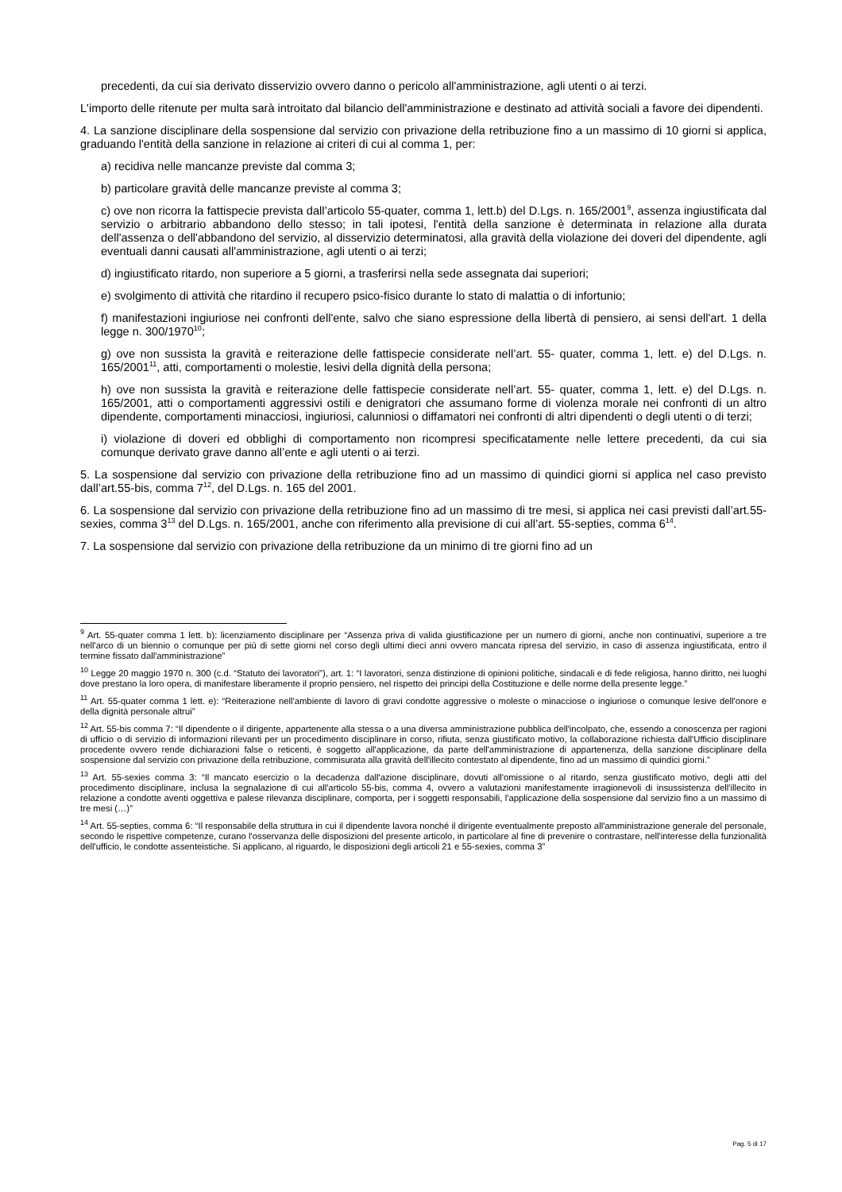precedenti, da cui sia derivato disservizio ovvero danno o pericolo all'amministrazione, agli utenti o ai terzi.
L'importo delle ritenute per multa sarà introitato dal bilancio dell'amministrazione e destinato ad attività sociali a favore dei dipendenti.
4. La sanzione disciplinare della sospensione dal servizio con privazione della retribuzione fino a un massimo di 10 giorni si applica, graduando l'entità della sanzione in relazione ai criteri di cui al comma 1, per:
a) recidiva nelle mancanze previste dal comma 3;
b) particolare gravità delle mancanze previste al comma 3;
c) ove non ricorra la fattispecie prevista dall’articolo 55-quater, comma 1, lett.b) del D.Lgs. n. 165/2001<sup>9</sup>, assenza ingiustificata dal servizio o arbitrario abbandono dello stesso; in tali ipotesi, l'entità della sanzione è determinata in relazione alla durata dell'assenza o dell'abbandono del servizio, al disservizio determinatosi, alla gravità della violazione dei doveri del dipendente, agli eventuali danni causati all'amministrazione, agli utenti o ai terzi;
d) ingiustificato ritardo, non superiore a 5 giorni, a trasferirsi nella sede assegnata dai superiori;
e) svolgimento di attività che ritardino il recupero psico-fisico durante lo stato di malattia o di infortunio;
f) manifestazioni ingiuriose nei confronti dell'ente, salvo che siano espressione della libertà di pensiero, ai sensi dell'art. 1 della legge n. 300/1970<sup>10</sup>;
g) ove non sussista la gravità e reiterazione delle fattispecie considerate nell’art. 55- quater, comma 1, lett. e) del D.Lgs. n. 165/2001<sup>11</sup>, atti, comportamenti o molestie, lesivi della dignità della persona;
h) ove non sussista la gravità e reiterazione delle fattispecie considerate nell’art. 55- quater, comma 1, lett. e) del D.Lgs. n. 165/2001, atti o comportamenti aggressivi ostili e denigratori che assumano forme di violenza morale nei confronti di un altro dipendente, comportamenti minacciosi, ingiuriosi, calunniosi o diffamatori nei confronti di altri dipendenti o degli utenti o di terzi;
i) violazione di doveri ed obblighi di comportamento non ricompresi specificatamente nelle lettere precedenti, da cui sia comunque derivato grave danno all’ente e agli utenti o ai terzi.
5. La sospensione dal servizio con privazione della retribuzione fino ad un massimo di quindici giorni si applica nel caso previsto dall’art.55-bis, comma 7<sup>12</sup>, del D.Lgs. n. 165 del 2001.
6. La sospensione dal servizio con privazione della retribuzione fino ad un massimo di tre mesi, si applica nei casi previsti dall’art.55-sexies, comma 3<sup>13</sup> del D.Lgs. n. 165/2001, anche con riferimento alla previsione di cui all’art. 55-septies, comma 6<sup>14</sup>.
7. La sospensione dal servizio con privazione della retribuzione da un minimo di tre giorni fino ad un
<sup>9</sup> Art. 55-quater comma 1 lett. b): licenziamento disciplinare per “Assenza priva di valida giustificazione per un numero di giorni, anche non continuativi, superiore a tre nell'arco di un biennio o comunque per più di sette giorni nel corso degli ultimi dieci anni ovvero mancata ripresa del servizio, in caso di assenza ingiustificata, entro il termine fissato dall'amministrazione”
<sup>10</sup> Legge 20 maggio 1970 n. 300 (c.d. “Statuto dei lavoratori”), art. 1: “I lavoratori, senza distinzione di opinioni politiche, sindacali e di fede religiosa, hanno diritto, nei luoghi dove prestano la loro opera, di manifestare liberamente il proprio pensiero, nel rispetto dei principi della Costituzione e delle norme della presente legge.”
<sup>11</sup> Art. 55-quater comma 1 lett. e): “Reiterazione nell'ambiente di lavoro di gravi condotte aggressive o moleste o minacciose o ingiuriose o comunque lesive dell'onore e della dignità personale altrui”
<sup>12</sup> Art. 55-bis comma 7: “Il dipendente o il dirigente, appartenente alla stessa o a una diversa amministrazione pubblica dell'incolpato, che, essendo a conoscenza per ragioni di ufficio o di servizio di informazioni rilevanti per un procedimento disciplinare in corso, rifiuta, senza giustificato motivo, la collaborazione richiesta dall'Ufficio disciplinare procedente ovvero rende dichiarazioni false o reticenti, è soggetto all'applicazione, da parte dell'amministrazione di appartenenza, della sanzione disciplinare della sospensione dal servizio con privazione della retribuzione, commisurata alla gravità dell'illecito contestato al dipendente, fino ad un massimo di quindici giorni.”
<sup>13</sup> Art. 55-sexies comma 3: “Il mancato esercizio o la decadenza dall'azione disciplinare, dovuti all'omissione o al ritardo, senza giustificato motivo, degli atti del procedimento disciplinare, inclusa la segnalazione di cui all'articolo 55-bis, comma 4, ovvero a valutazioni manifestamente irragionevoli di insussistenza dell'illecito in relazione a condotte aventi oggettiva e palese rilevanza disciplinare, comporta, per i soggetti responsabili, l'applicazione della sospensione dal servizio fino a un massimo di tre mesi (…)”
<sup>14</sup> Art. 55-septies, comma 6: “Il responsabile della struttura in cui il dipendente lavora nonché il dirigente eventualmente preposto all'amministrazione generale del personale, secondo le rispettive competenze, curano l'osservanza delle disposizioni del presente articolo, in particolare al fine di prevenire o contrastare, nell'interesse della funzionalità dell'ufficio, le condotte assenteistiche. Si applicano, al riguardo, le disposizioni degli articoli 21 e 55-sexies, comma 3”
Pag. 5 di 17